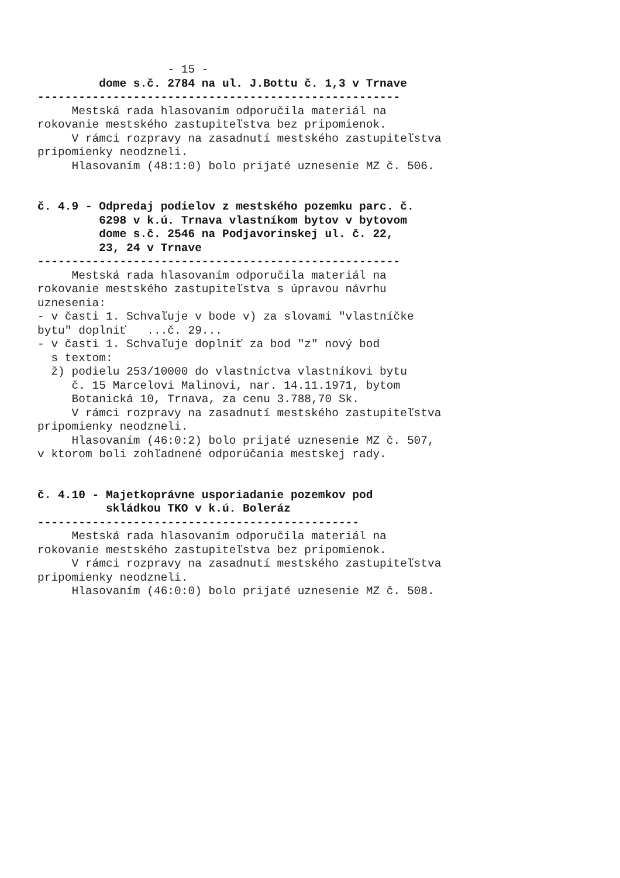- 15 -
dome s.č. 2784 na ul. J.Bottu č. 1,3 v Trnave
-----------------------------------------------------
Mestská rada hlasovaním odporučila materiál na
rokovanie mestského zastupiteľstva bez pripomienok.
V rámci rozpravy na zasadnutí mestského zastupiteľstva
pripomienky neodzneli.
Hlasovaním (48:1:0) bolo prijaté uznesenie MZ č. 506.
č. 4.9 - Odpredaj podielov z mestského pozemku parc. č.
6298 v k.ú. Trnava vlastníkom bytov v bytovom
dome s.č. 2546 na Podjavorinskej ul. č. 22,
23, 24 v Trnave
-----------------------------------------------------
Mestská rada hlasovaním odporučila materiál na
rokovanie mestského zastupiteľstva s úpravou návrhu
uznesenia:
- v časti 1. Schvaľuje v bode v) za slovami "vlastníčke
bytu" doplniť ...č. 29...
- v časti 1. Schvaľuje doplniť za bod "z" nový bod
s textom:
ž) podielu 253/10000 do vlastníctva vlastníkovi bytu
č. 15 Marcelovi Malinovi, nar. 14.11.1971, bytom
Botanická 10, Trnava, za cenu 3.788,70 Sk.
V rámci rozpravy na zasadnutí mestského zastupiteľstva
pripomienky neodzneli.
Hlasovaním (46:0:2) bolo prijaté uznesenie MZ č. 507,
v ktorom boli zohľadnené odporúčania mestskej rady.
č. 4.10 - Majetkoprávne usporiadanie pozemkov pod
skládkou TKO v k.ú. Boleráz
-----------------------------------------------
Mestská rada hlasovaním odporučila materiál na
rokovanie mestského zastupiteľstva bez pripomienok.
V rámci rozpravy na zasadnutí mestského zastupiteľstva
pripomienky neodzneli.
Hlasovaním (46:0:0) bolo prijaté uznesenie MZ č. 508.